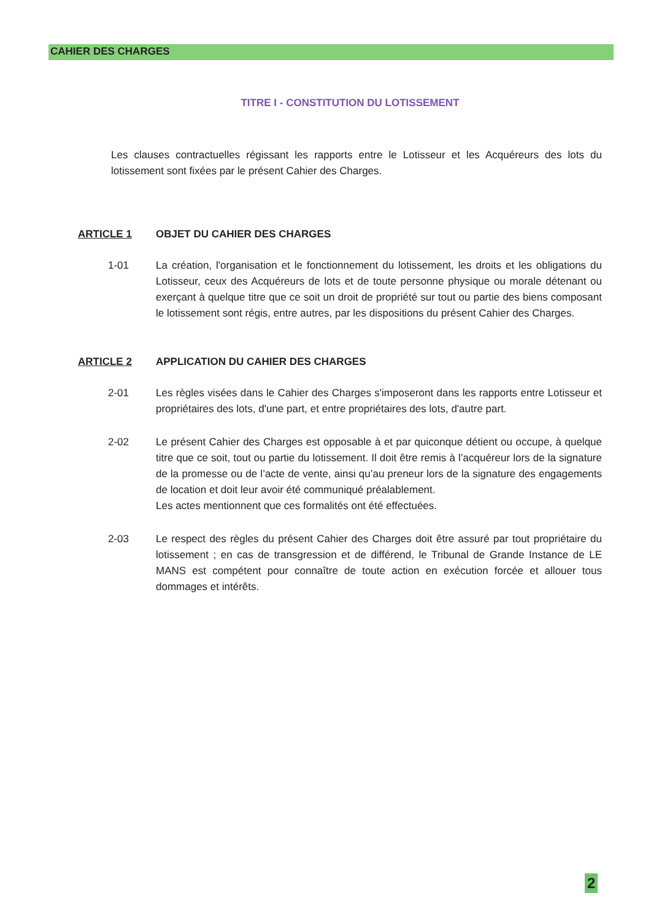CAHIER DES CHARGES
TITRE I - CONSTITUTION DU LOTISSEMENT
Les clauses contractuelles régissant les rapports entre le Lotisseur et les Acquéreurs des lots du lotissement sont fixées par le présent Cahier des Charges.
ARTICLE 1 OBJET DU CAHIER DES CHARGES
1-01 La création, l'organisation et le fonctionnement du lotissement, les droits et les obligations du Lotisseur, ceux des Acquéreurs de lots et de toute personne physique ou morale détenant ou exerçant à quelque titre que ce soit un droit de propriété sur tout ou partie des biens composant le lotissement sont régis, entre autres, par les dispositions du présent Cahier des Charges.
ARTICLE 2 APPLICATION DU CAHIER DES CHARGES
2-01 Les règles visées dans le Cahier des Charges s'imposeront dans les rapports entre Lotisseur et propriétaires des lots, d'une part, et entre propriétaires des lots, d'autre part.
2-02 Le présent Cahier des Charges est opposable à et par quiconque détient ou occupe, à quelque titre que ce soit, tout ou partie du lotissement. Il doit être remis à l’acquéreur lors de la signature de la promesse ou de l’acte de vente, ainsi qu’au preneur lors de la signature des engagements de location et doit leur avoir été communiqué préalablement.
Les actes mentionnent que ces formalités ont été effectuées.
2-03 Le respect des règles du présent Cahier des Charges doit être assuré par tout propriétaire du lotissement ; en cas de transgression et de différend, le Tribunal de Grande Instance de LE MANS est compétent pour connaître de toute action en exécution forcée et allouer tous dommages et intérêts.
2